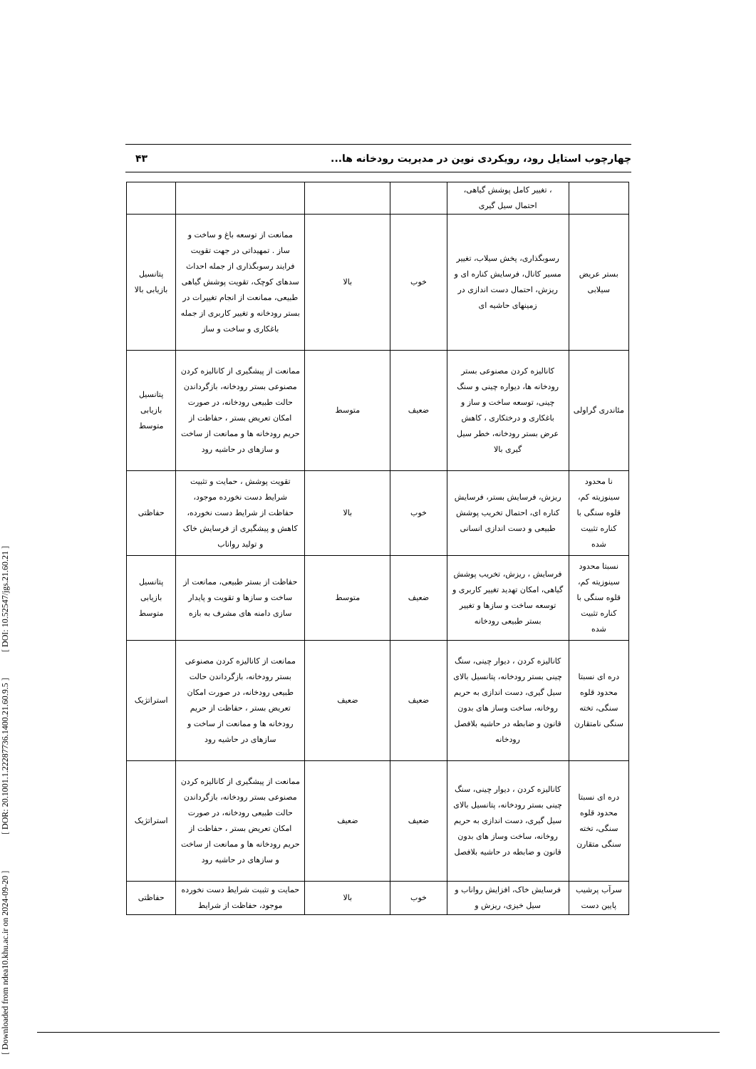[ Downloaded from ndea10.khu.ac.ir on 2024-09-20 ] [ DOR: 20.1001.1.22287736.1400.21.60.9.5 ] [ DOI: 10.52547/jgs.21.60.21 ]
چهارچوب استایل رود، رویکردی نوین در مدیریت رودخانه ها... ۴۳
| | ، تغییر کامل پوشش گیاهی، احتمال سیل گیری | | | | |
| بستر عریض سیلابی | رسوبگذاری، پخش سیلاب، تغییر مسیر کانال، فرسایش کناره ای و ریزش، احتمال دست اندازی در زمینهای حاشیه ای | خوب | بالا | ممانعت از توسعه باغ و ساخت و ساز . تمهیداتی در جهت تقویت فرایند رسوبگذاری از جمله احداث سدهای کوچک، تقویت پوشش گیاهی طبیعی، ممانعت از انجام تغییرات در بستر رودخانه و تغییر کاربری از جمله باغکاری و ساخت و ساز | پتانسیل بازیابی بالا |
| مئاندری گراولی | کانالیزه کردن مصنوعی بستر رودخانه ها، دیواره چینی و سنگ چینی، توسعه ساخت و ساز و باغکاری و درختکاری ، کاهش عرض بستر رودخانه، خطر سیل گیری بالا | ضعیف | متوسط | ممانعت از پیشگیری از کانالیزه کردن مصنوعی بستر رودخانه، بازگرداندن حالت طبیعی رودخانه، در صورت امکان تعریض بستر ، حفاظت از حریم رودخانه ها و ممانعت از ساخت و سازهای در حاشیه رود | پتانسیل بازیابی متوسط |
| نا محدود سینوزیته کم، قلوه سنگی با کناره تثبیت شده | ریزش، فرسایش بستر، فرسایش کناره ای، احتمال تخریب پوشش طبیعی و دست اندازی انسانی | خوب | بالا | تقویت پوشش ، حمایت و تثبیت شرایط دست نخورده موجود، حفاظت از شرایط دست نخورده، کاهش و پیشگیری از فرسایش خاک و تولید رواناب | حفاظتی |
| نسبتا محدود سینوزیته کم، قلوه سنگی با کناره تثبیت شده | فرسایش ، ریزش، تخریب پوشش گیاهی، امکان تهدید تغییر کاربری و توسعه ساخت و سازها و تغییر بستر طبیعی رودخانه | ضعیف | متوسط | حفاظت از بستر طبیعی، ممانعت از ساخت و سازها و تقویت و پایدار سازی دامنه های مشرف به بازه | پتانسیل بازیابی متوسط |
| دره ای نسبتا محدود قلوه سنگی، تخته سنگی نامتقارن | کانالیزه کردن ، دیوار چینی، سنگ چینی بستر رودخانه، پتانسیل بالای سیل گیری، دست اندازی به حریم روخانه، ساخت وساز های بدون قانون و ضابطه در حاشیه بلافصل رودخانه | ضعیف | ضعیف | ممانعت از کانالیزه کردن مصنوعی بستر رودخانه، بازگرداندن حالت طبیعی رودخانه، در صورت امکان تعریض بستر ، حفاظت از حریم رودخانه ها و ممانعت از ساخت و سازهای در حاشیه رود | استراتژیک |
| دره ای نسبتا محدود قلوه سنگی، تخته سنگی متقارن | کانالیزه کردن ، دیوار چینی، سنگ چینی بستر رودخانه، پتانسیل بالای سیل گیری، دست اندازی به حریم روخانه، ساخت وساز های بدون قانون و ضابطه در حاشیه بلافصل | ضعیف | ضعیف | ممانعت از پیشگیری از کانالیزه کردن مصنوعی بستر رودخانه، بازگرداندن حالت طبیعی رودخانه، در صورت امکان تعریض بستر ، حفاظت از حریم رودخانه ها و ممانعت از ساخت و سازهای در حاشیه رود | استراتژیک |
| سرآب پرشیب پایین دست | فرسایش خاک، افزایش رواناب و سیل خیزی، ریزش و | خوب | بالا | حمایت و تثبیت شرایط دست نخورده موجود، حفاظت از شرایط | حفاظتی |